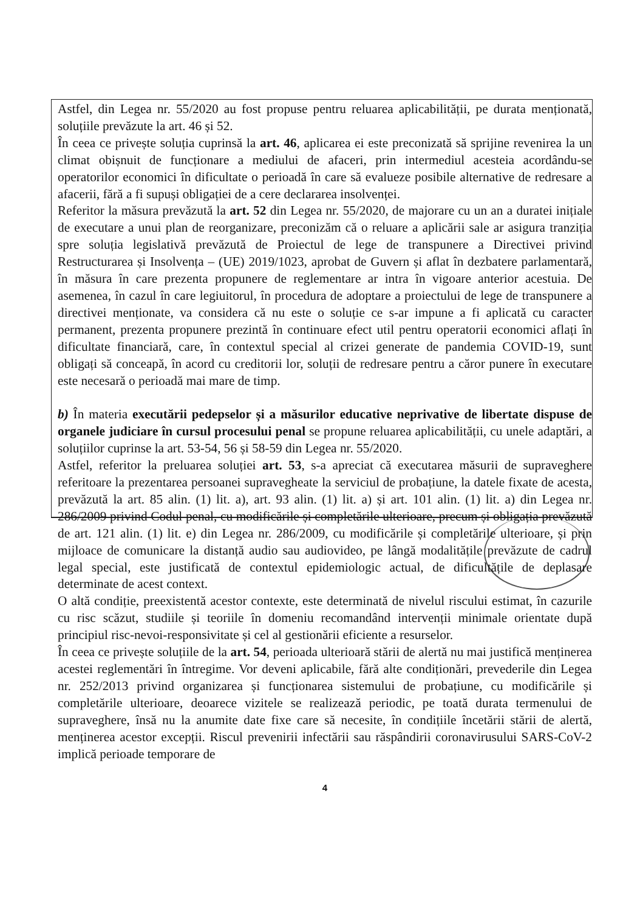Astfel, din Legea nr. 55/2020 au fost propuse pentru reluarea aplicabilității, pe durata menționată, soluțiile prevăzute la art. 46 și 52.
În ceea ce privește soluția cuprinsă la art. 46, aplicarea ei este preconizată să sprijine revenirea la un climat obișnuit de funcționare a mediului de afaceri, prin intermediul acesteia acordându-se operatorilor economici în dificultate o perioadă în care să evalueze posibile alternative de redresare a afacerii, fără a fi supuși obligației de a cere declararea insolvenței.
Referitor la măsura prevăzută la art. 52 din Legea nr. 55/2020, de majorare cu un an a duratei inițiale de executare a unui plan de reorganizare, preconizăm că o reluare a aplicării sale ar asigura tranziția spre soluția legislativă prevăzută de Proiectul de lege de transpunere a Directivei privind Restructurarea și Insolvența – (UE) 2019/1023, aprobat de Guvern și aflat în dezbatere parlamentară, în măsura în care prezenta propunere de reglementare ar intra în vigoare anterior acestuia. De asemenea, în cazul în care legiuitorul, în procedura de adoptare a proiectului de lege de transpunere a directivei menționate, va considera că nu este o soluție ce s-ar impune a fi aplicată cu caracter permanent, prezenta propunere prezintă în continuare efect util pentru operatorii economici aflați în dificultate financiară, care, în contextul special al crizei generate de pandemia COVID-19, sunt obligați să conceapă, în acord cu creditorii lor, soluții de redresare pentru a căror punere în executare este necesară o perioadă mai mare de timp.
b) În materia executării pedepselor și a măsurilor educative neprivative de libertate dispuse de organele judiciare în cursul procesului penal se propune reluarea aplicabilității, cu unele adaptări, a soluțiilor cuprinse la art. 53-54, 56 și 58-59 din Legea nr. 55/2020.
Astfel, referitor la preluarea soluției art. 53, s-a apreciat că executarea măsurii de supraveghere referitoare la prezentarea persoanei supravegheate la serviciul de probațiune, la datele fixate de acesta, prevăzută la art. 85 alin. (1) lit. a), art. 93 alin. (1) lit. a) și art. 101 alin. (1) lit. a) din Legea nr. 286/2009 privind Codul penal, cu modificările și completările ulterioare, precum și obligația prevăzută de art. 121 alin. (1) lit. e) din Legea nr. 286/2009, cu modificările și completările ulterioare, și prin mijloace de comunicare la distanță audio sau audiovideo, pe lângă modalitățile prevăzute de cadrul legal special, este justificată de contextul epidemiologic actual, de dificultățile de deplasare determinate de acest context.
O altă condiție, preexistentă acestor contexte, este determinată de nivelul riscului estimat, în cazurile cu risc scăzut, studiile și teoriile în domeniu recomandând intervenții minimale orientate după principiul risc-nevoi-responsivitate și cel al gestionării eficiente a resurselor.
În ceea ce privește soluțiile de la art. 54, perioada ulterioară stării de alertă nu mai justifică menținerea acestei reglementări în întregime. Vor deveni aplicabile, fără alte condiționări, prevederile din Legea nr. 252/2013 privind organizarea și funcționarea sistemului de probațiune, cu modificările și completările ulterioare, deoarece vizitele se realizează periodic, pe toată durata termenului de supraveghere, însă nu la anumite date fixe care să necesite, în condițiile încetării stării de alertă, menținerea acestor excepții. Riscul prevenirii infectării sau răspândirii coronavirusului SARS-CoV-2 implică perioade temporare de
4